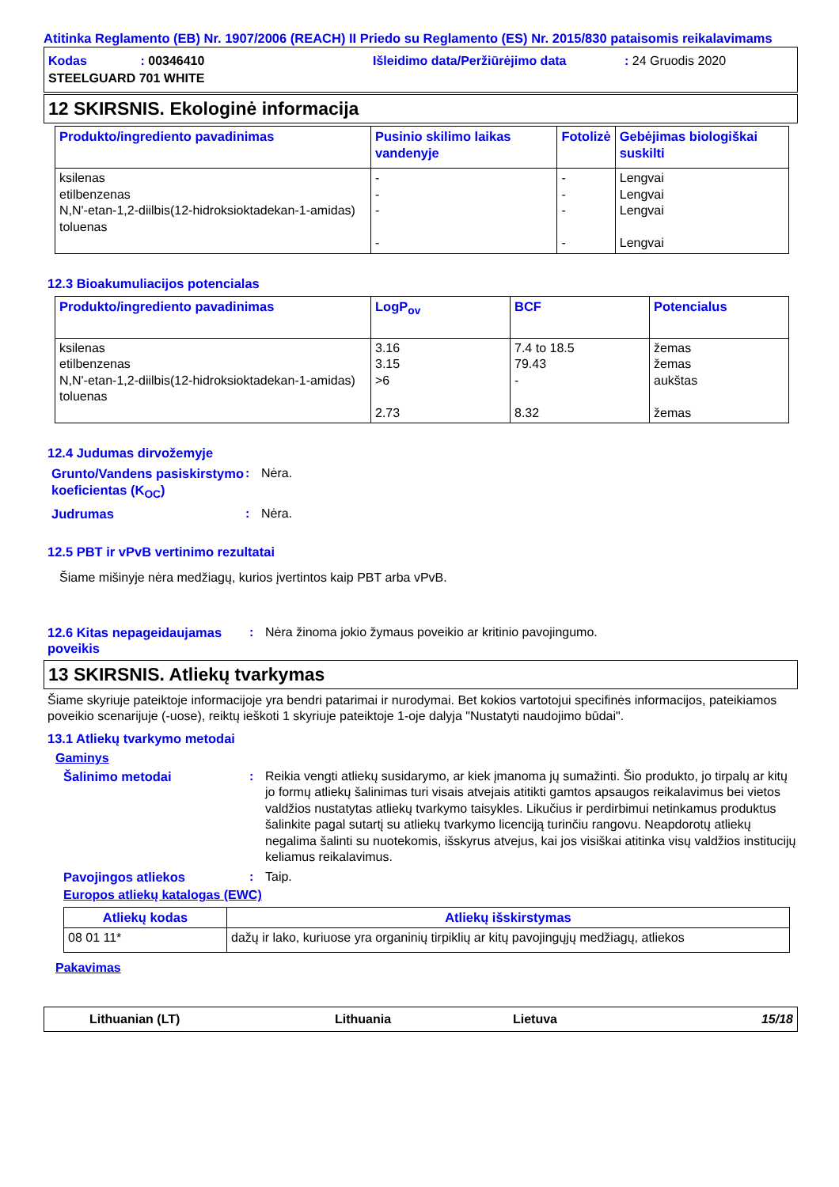Atitinka Reglamento (EB) Nr. 1907/2006 (REACH) II Priedo su Reglamento (ES) Nr. 2015/830 pataisomis reikalavimams
Kodas : 00346410 Išleidimo data/Peržiūrėjimo data: 24 Gruodis 2020
STEELGUARD 701 WHITE
12 SKIRSNIS. Ekologinė informacija
| Produkto/ingrediento pavadinimas | Pusinio skilimo laikas vandenyje | Fotolizė | Gebėjimas biologiškai suskilti |
| --- | --- | --- | --- |
| ksilenas etilbenzenas N,N'-etan-1,2-diilbis(12-hidroksioktadekan-1-amidas) toluenas | - - - - | - - - - | Lengvai Lengvai Lengvai Lengvai |
12.3 Bioakumuliacijos potencialas
| Produkto/ingrediento pavadinimas | LogP<sub>ov</sub> | BCF | Potencialus |
| --- | --- | --- | --- |
| ksilenas etilbenzenas N,N'-etan-1,2-diilbis(12-hidroksioktadekan-1-amidas) toluenas | 3.16 3.15 >6 2.73 | 7.4 to 18.5 79.43 - 8.32 | žemas žemas aukštas žemas |
12.4 Judumas dirvožemyje
Grunto/Vandens pasiskirstymo koeficientas (K<sub>OC</sub>)
: Nėra.
Judrumas : Nėra.
12.5 PBT ir vPvB vertinimo rezultatai
Šiame mišinyje nėra medžiagų, kurios įvertintos kaip PBT arba vPvB.
12.6 Kitas nepageidaujamas poveikis
: Nėra žinoma jokio žymaus poveikio ar kritinio pavojingumo.
13 SKIRSNIS. Atliekų tvarkymas
Šiame skyriuje pateiktoje informacijoje yra bendri patarimai ir nurodymai. Bet kokios vartotojui specifinės informacijos, pateikiamos poveikio scenarijuje (-uose), reiktų ieškoti 1 skyriuje pateiktoje 1-oje dalyja "Nustatyti naudojimo būdai".
13.1 Atliekų tvarkymo metodai
Gaminys
Šalinimo metodai : Reikia vengti atliekų susidarymo, ar kiek įmanoma jų sumažinti. Šio produkto, jo tirpalų ar kitų jo formų atliekų šalinimas turi visais atvejais atitikti gamtos apsaugos reikalavimus bei vietos valdžios nustatytas atliekų tvarkymo taisykles. Likučius ir perdirbimui netinkamus produktus šalinkite pagal sutartį su atliekų tvarkymo licenciją turinčiu rangovu. Neapdorotų atliekų negalima šalinti su nuotekomis, išskyrus atvejus, kai jos visiškai atitinka visų valdžios institucijų keliamus reikalavimus.
Pavojingos atliekos : Taip.
Europos atliekų katalogas (EWC)
| Atliekų kodas | Atliekų išskirstymas |
| --- | --- |
| 08 01 11* | dažų ir lako, kuriuose yra organinių tirpiklių ar kitų pavojingųjų medžiagų, atliekos |
Pakavimas
Lithuanian (LT) Lithuania Lietuva 15/18